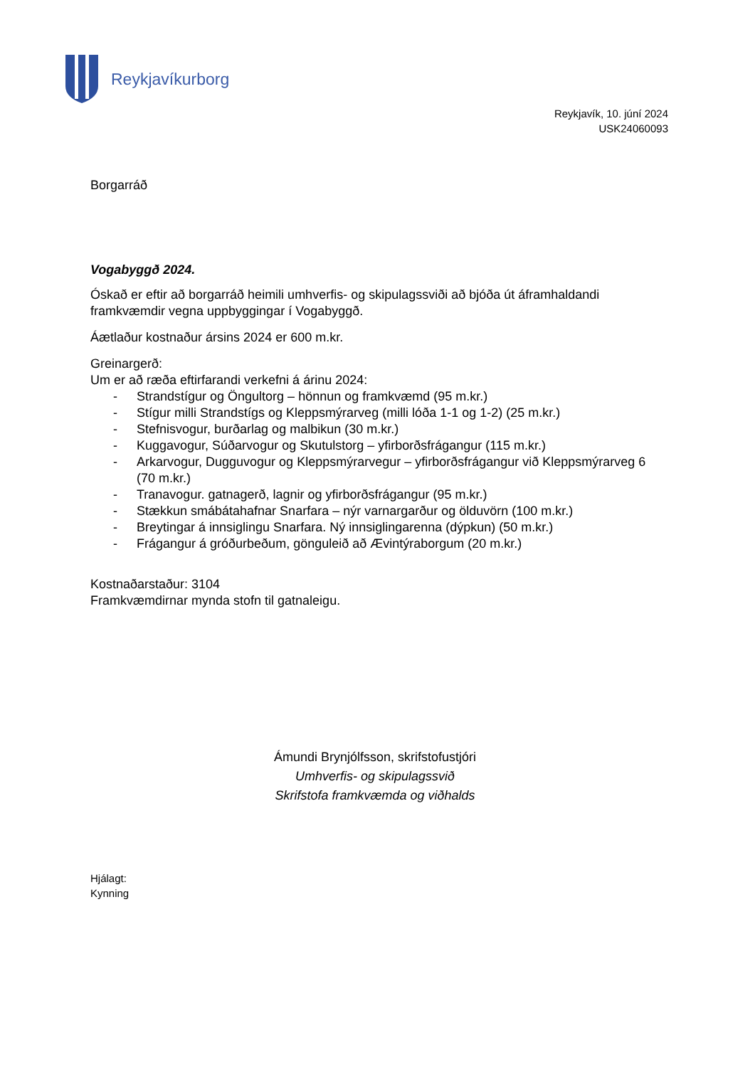Reykjavíkurborg
Reykjavík, 10. júní 2024
USK24060093
Borgarráð
Vogabyggð 2024.
Óskað er eftir að borgarráð heimili umhverfis- og skipulagssviði að bjóða út áframhaldandi framkvæmdir vegna uppbyggingar í Vogabyggð.
Áætlaður kostnaður ársins 2024 er 600 m.kr.
Greinargerð:
Um er að ræða eftirfarandi verkefni á árinu 2024:
- Strandstígur og Öngultorg – hönnun og framkvæmd (95 m.kr.)
- Stígur milli Strandstígs og Kleppsmýrarveg (milli lóða 1-1 og 1-2) (25 m.kr.)
- Stefnisvogur, burðarlag og malbikun (30 m.kr.)
- Kuggavogur, Súðarvogur og Skutulstorg – yfirborðsfrágangur (115 m.kr.)
- Arkarvogur, Dugguvogur og Kleppsmýrarvegur – yfirborðsfrágangur við Kleppsmýrarveg 6 (70 m.kr.)
- Tranavogur. gatnagerð, lagnir og yfirborðsfrágangur (95 m.kr.)
- Stækkun smábátahafnar Snarfara – nýr varnargarður og ölduvörn (100 m.kr.)
- Breytingar á innsiglingu Snarfara. Ný innsiglingarenna (dýpkun) (50 m.kr.)
- Frágangur á gróðurbeðum, gönguleið að Ævintýraborgum (20 m.kr.)
Kostnaðarstaður: 3104
Framkvæmdirnar mynda stofn til gatnaleigu.
Ámundi Brynjólfsson, skrifstofustjóri
Umhverfis- og skipulagssvið
Skrifstofa framkvæmda og viðhalds
Hjálagt:
Kynning